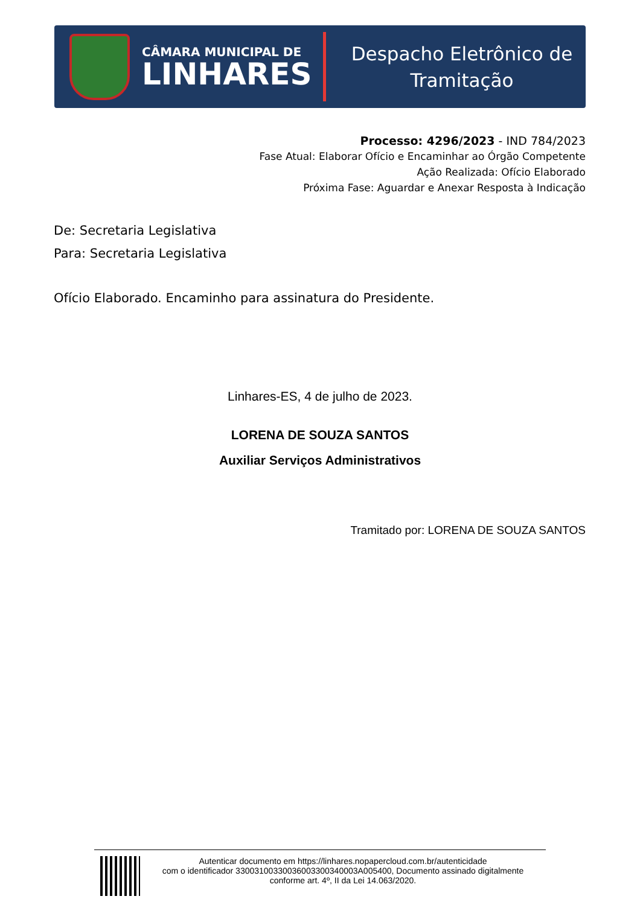CÂMARA MUNICIPAL DE
LINHARES
Despacho Eletrônico de
Tramitação
Processo: 4296/2023 - IND 784/2023
Fase Atual: Elaborar Ofício e Encaminhar ao Órgão Competente
Ação Realizada: Ofício Elaborado
Próxima Fase: Aguardar e Anexar Resposta à Indicação
De: Secretaria Legislativa
Para: Secretaria Legislativa
Ofício Elaborado. Encaminho para assinatura do Presidente.
Linhares-ES, 4 de julho de 2023.
LORENA DE SOUZA SANTOS
Auxiliar Serviços Administrativos
Tramitado por: LORENA DE SOUZA SANTOS
Autenticar documento em https://linhares.nopapercloud.com.br/autenticidade
com o identificador 33003100330036003300340003A005400, Documento assinado digitalmente
conforme art. 4º, II da Lei 14.063/2020.